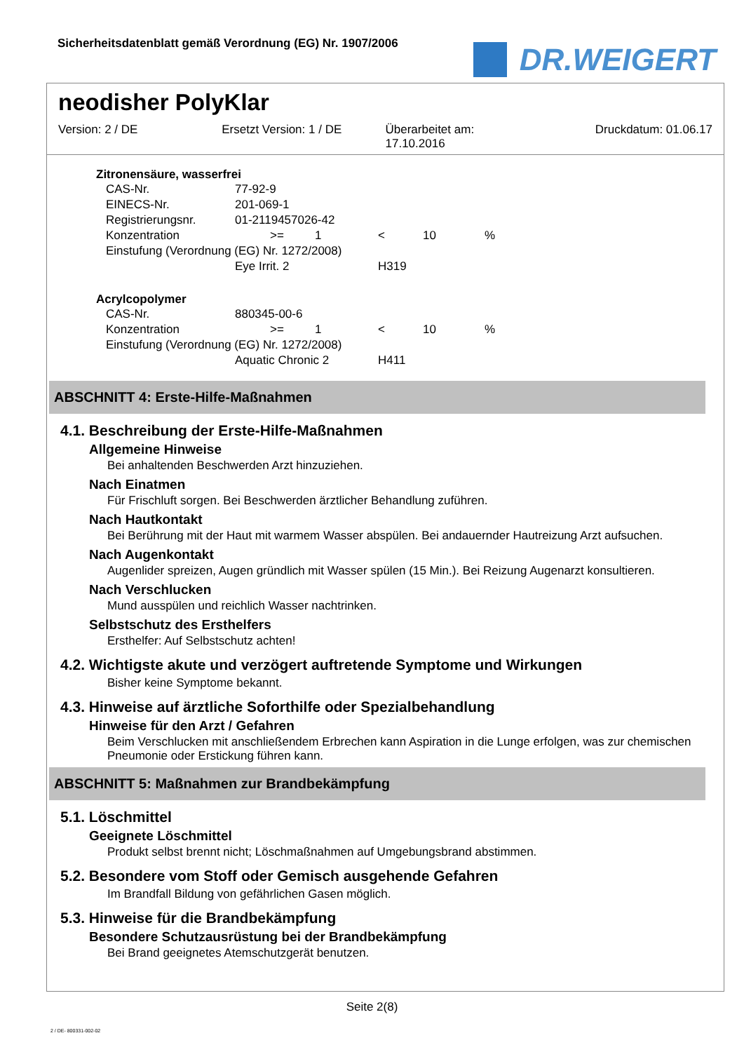Sicherheitsdatenblatt gemäß Verordnung (EG) Nr. 1907/2006
DR.WEIGERT
neodisher PolyKlar
Version: 2 / DE Ersetzt Version: 1 / DE Überarbeitet am:
17.10.2016
Druckdatum: 01.06.17
Zitronensäure, wasserfrei
| CAS-Nr. | 77-92-9 | | | | | |
| EINECS-Nr. | 201-069-1 | | | | | |
| Registrierungsnr. | 01-2119457026-42 | | | | | |
| Konzentration | | >= | 1 | < | 10 | % |
| Einstufung (Verordnung (EG) Nr. 1272/2008) | | | | | | |
| | Eye Irrit. 2 | | | H319 | | |
Acrylcopolymer
| CAS-Nr. | 880345-00-6 | | | | | |
| Konzentration | | >= | 1 | < | 10 | % |
| Einstufung (Verordnung (EG) Nr. 1272/2008) | | | | | | |
| | Aquatic Chronic 2 | | | H411 | | |
ABSCHNITT 4: Erste-Hilfe-Maßnahmen
4.1. Beschreibung der Erste-Hilfe-Maßnahmen
Allgemeine Hinweise
Bei anhaltenden Beschwerden Arzt hinzuziehen.
Nach Einatmen
Für Frischluft sorgen. Bei Beschwerden ärztlicher Behandlung zuführen.
Nach Hautkontakt
Bei Berührung mit der Haut mit warmem Wasser abspülen. Bei andauernder Hautreizung Arzt aufsuchen.
Nach Augenkontakt
Augenlider spreizen, Augen gründlich mit Wasser spülen (15 Min.). Bei Reizung Augenarzt konsultieren.
Nach Verschlucken
Mund ausspülen und reichlich Wasser nachtrinken.
Selbstschutz des Ersthelfers
Ersthelfer: Auf Selbstschutz achten!
4.2. Wichtigste akute und verzögert auftretende Symptome und Wirkungen
Bisher keine Symptome bekannt.
4.3. Hinweise auf ärztliche Soforthilfe oder Spezialbehandlung
Hinweise für den Arzt / Gefahren
Beim Verschlucken mit anschließendem Erbrechen kann Aspiration in die Lunge erfolgen, was zur chemischen Pneumonie oder Erstickung führen kann.
ABSCHNITT 5: Maßnahmen zur Brandbekämpfung
5.1. Löschmittel
Geeignete Löschmittel
Produkt selbst brennt nicht; Löschmaßnahmen auf Umgebungsbrand abstimmen.
5.2. Besondere vom Stoff oder Gemisch ausgehende Gefahren
Im Brandfall Bildung von gefährlichen Gasen möglich.
5.3. Hinweise für die Brandbekämpfung
Besondere Schutzausrüstung bei der Brandbekämpfung
Bei Brand geeignetes Atemschutzgerät benutzen.
Seite 2(8)
2 / DE- 800331-002-02